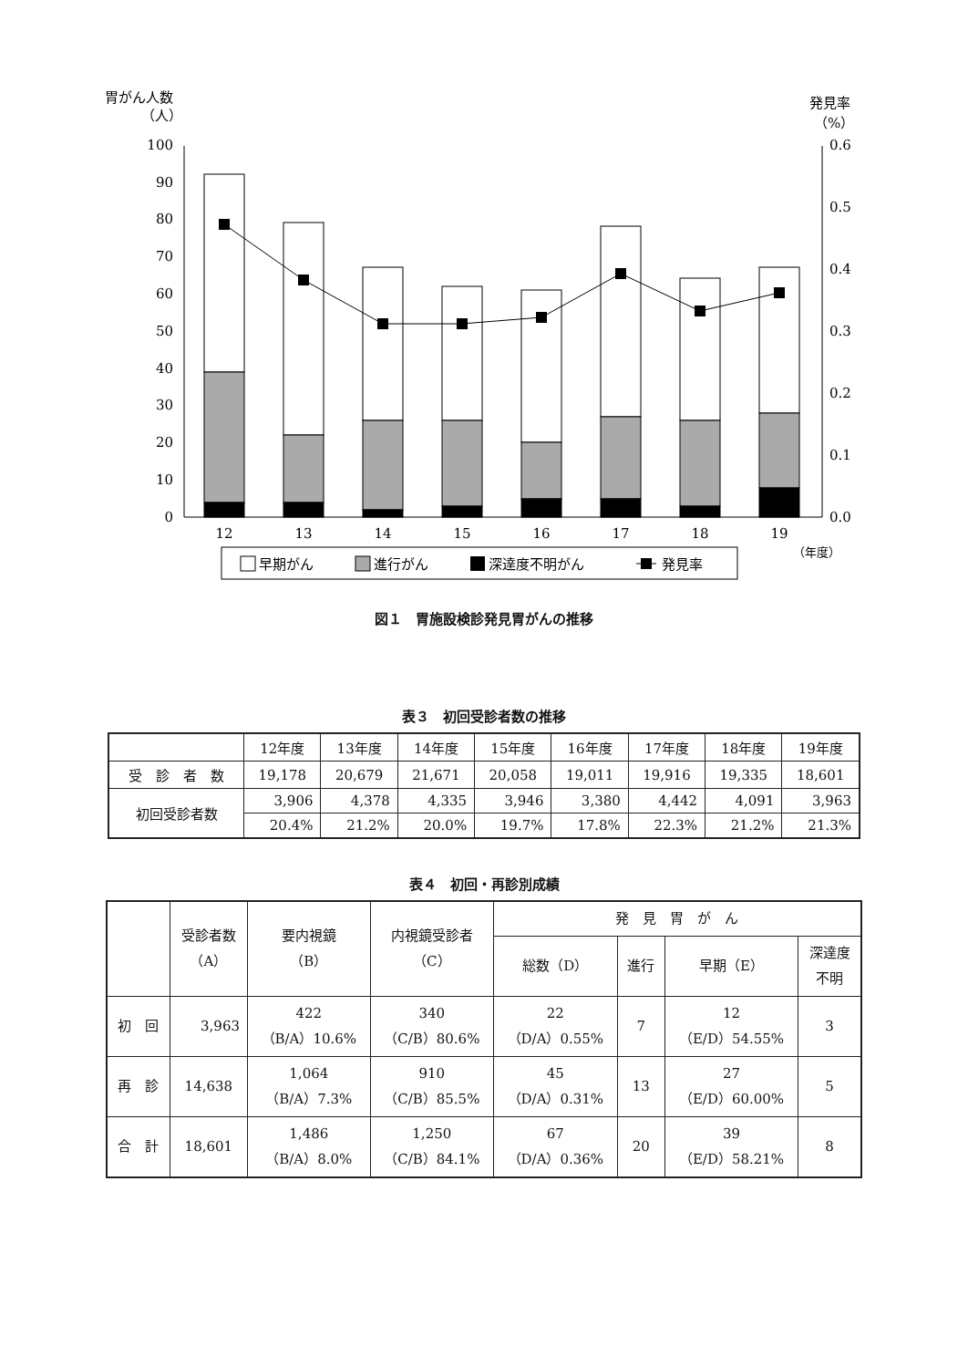胃がん人数
（人）
発見率
（%）
0
10
20
30
40
50
60
70
80
90
100
0.0
0.1
0.2
0.3
0.4
0.5
0.6
12
13
14
15
16
17
18
19
（年度）
早期がん
進行がん
深達度不明がん
発見率
図１　胃施設検診発見胃がんの推移
表３　初回受診者数の推移
| | 12年度 | 13年度 | 14年度 | 15年度 | 16年度 | 17年度 | 18年度 | 19年度 |
| --- | --- | --- | --- | --- | --- | --- | --- | --- |
| 受 診 者 数 | 19,178 | 20,679 | 21,671 | 20,058 | 19,011 | 19,916 | 19,335 | 18,601 |
| 初回受診者数 | 3,906 | 4,378 | 4,335 | 3,946 | 3,380 | 4,442 | 4,091 | 3,963 |
| | 20.4% | 21.2% | 20.0% | 19.7% | 17.8% | 22.3% | 21.2% | 21.3% |
表４　初回・再診別成績
| | 受診者数 （A） | 要内視鏡 （B） | 内視鏡受診者 （C） | 発 見 胃 が ん | | | |
| --- | --- | --- | --- | --- | --- | --- | --- |
| | | | | 総数（D） | 進行 | 早期（E） | 深達度 不明 |
| 初 回 | 3,963 | 422 （B/A）10.6% | 340 （C/B）80.6% | 22 （D/A）0.55% | 7 | 12 （E/D）54.55% | 3 |
| 再 診 | 14,638 | 1,064 （B/A）7.3% | 910 （C/B）85.5% | 45 （D/A）0.31% | 13 | 27 （E/D）60.00% | 5 |
| 合 計 | 18,601 | 1,486 （B/A）8.0% | 1,250 （C/B）84.1% | 67 （D/A）0.36% | 20 | 39 （E/D）58.21% | 8 |